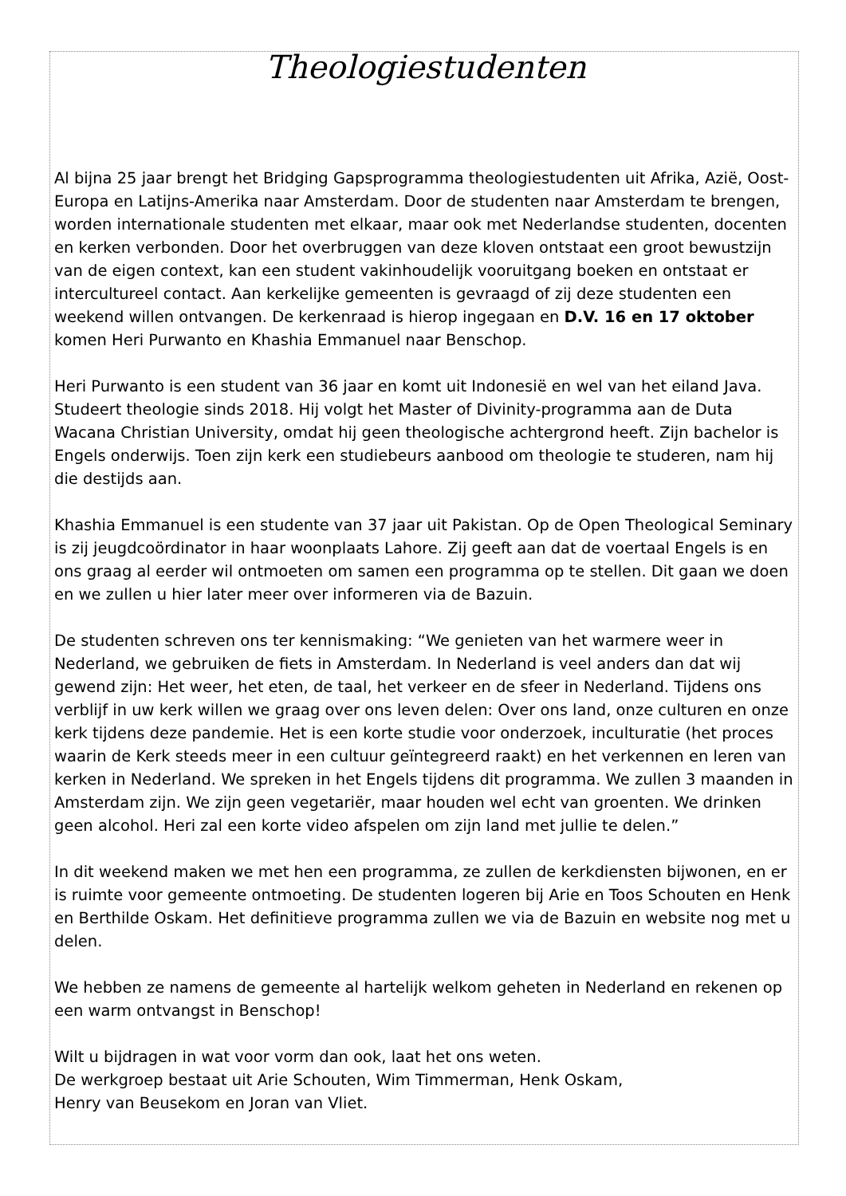Theologiestudenten
Al bijna 25 jaar brengt het Bridging Gapsprogramma theologiestudenten uit Afrika, Azië, Oost-Europa en Latijns-Amerika naar Amsterdam. Door de studenten naar Amsterdam te brengen, worden internationale studenten met elkaar, maar ook met Nederlandse studenten, docenten en kerken verbonden. Door het overbruggen van deze kloven ontstaat een groot bewustzijn van de eigen context, kan een student vakinhoudelijk vooruitgang boeken en ontstaat er intercultureel contact. Aan kerkelijke gemeenten is gevraagd of zij deze studenten een weekend willen ontvangen. De kerkenraad is hierop ingegaan en D.V. 16 en 17 oktober komen Heri Purwanto en Khashia Emmanuel naar Benschop.
Heri Purwanto is een student van 36 jaar en komt uit Indonesië en wel van het eiland Java. Studeert theologie sinds 2018. Hij volgt het Master of Divinity-programma aan de Duta Wacana Christian University, omdat hij geen theologische achtergrond heeft. Zijn bachelor is Engels onderwijs. Toen zijn kerk een studiebeurs aanbood om theologie te studeren, nam hij die destijds aan.
Khashia Emmanuel is een studente van 37 jaar uit Pakistan. Op de Open Theological Seminary is zij jeugdcoördinator in haar woonplaats Lahore. Zij geeft aan dat de voertaal Engels is en ons graag al eerder wil ontmoeten om samen een programma op te stellen. Dit gaan we doen en we zullen u hier later meer over informeren via de Bazuin.
De studenten schreven ons ter kennismaking: “We genieten van het warmere weer in Nederland, we gebruiken de fiets in Amsterdam. In Nederland is veel anders dan dat wij gewend zijn: Het weer, het eten, de taal, het verkeer en de sfeer in Nederland. Tijdens ons verblijf in uw kerk willen we graag over ons leven delen: Over ons land, onze culturen en onze kerk tijdens deze pandemie. Het is een korte studie voor onderzoek, inculturatie (het proces waarin de Kerk steeds meer in een cultuur geïntegreerd raakt) en het verkennen en leren van kerken in Nederland. We spreken in het Engels tijdens dit programma. We zullen 3 maanden in Amsterdam zijn. We zijn geen vegetariër, maar houden wel echt van groenten. We drinken geen alcohol. Heri zal een korte video afspelen om zijn land met jullie te delen.”
In dit weekend maken we met hen een programma, ze zullen de kerkdiensten bijwonen, en er is ruimte voor gemeente ontmoeting. De studenten logeren bij Arie en Toos Schouten en Henk en Berthilde Oskam. Het definitieve programma zullen we via de Bazuin en website nog met u delen.
We hebben ze namens de gemeente al hartelijk welkom geheten in Nederland en rekenen op een warm ontvangst in Benschop!
Wilt u bijdragen in wat voor vorm dan ook, laat het ons weten.
De werkgroep bestaat uit Arie Schouten, Wim Timmerman, Henk Oskam,
Henry van Beusekom en Joran van Vliet.